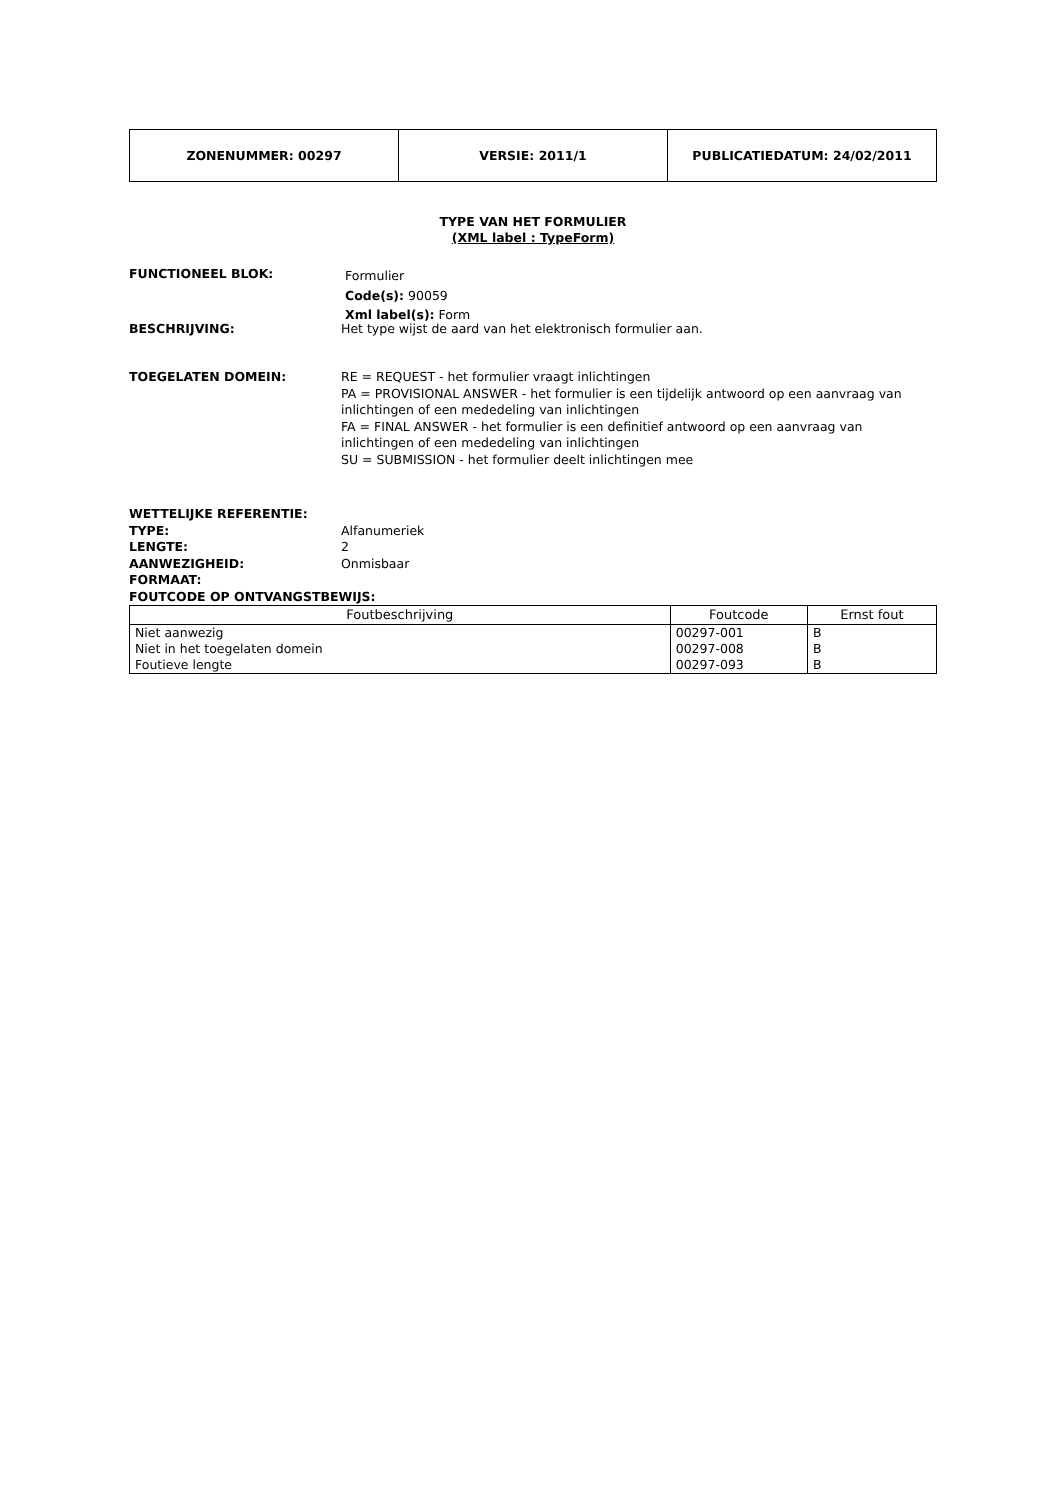| ZONENUMMER: 00297 | VERSIE: 2011/1 | PUBLICATIEDATUM: 24/02/2011 |
TYPE VAN HET FORMULIER
(XML label : TypeForm)
FUNCTIONEEL BLOK:
Formulier
Code(s): 90059
Xml label(s): Form
BESCHRIJVING: Het type wijst de aard van het elektronisch formulier aan.
TOEGELATEN DOMEIN: RE = REQUEST - het formulier vraagt inlichtingen
PA = PROVISIONAL ANSWER - het formulier is een tijdelijk antwoord op een aanvraag van inlichtingen of een mededeling van inlichtingen
FA = FINAL ANSWER - het formulier is een definitief antwoord op een aanvraag van inlichtingen of een mededeling van inlichtingen
SU = SUBMISSION - het formulier deelt inlichtingen mee
WETTELIJKE REFERENTIE:
TYPE: Alfanumeriek
LENGTE: 2
AANWEZIGHEID: Onmisbaar
FORMAAT:
FOUTCODE OP ONTVANGSTBEWIJS:
| Foutbeschrijving | Foutcode | Ernst fout |
| --- | --- | --- |
| Niet aanwezig | 00297-001 | B |
| Niet in het toegelaten domein | 00297-008 | B |
| Foutieve lengte | 00297-093 | B |